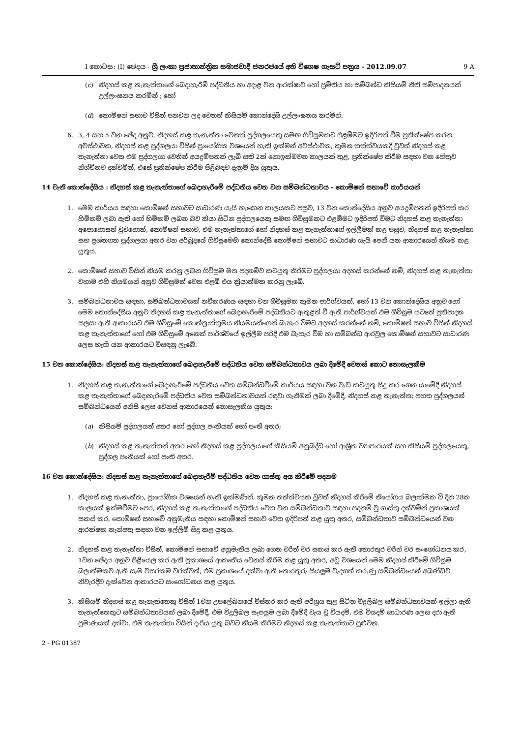I කොටස: (I) ඡෙදය - ශ්‍රී ලංකා ප්‍රජාතාන්ත්‍රික සමාජවාදී ජනරජයේ අති විශෙෂ ගැසට් පත්‍රය - 2012.09.07 9 A
(c) නිදහස් කළ තැනැත්තාගේ බෙදාහැරීම් පද්ධතිය හා අදාළ වන ආරක්ෂාව හෝ ප්‍රමිතිය හා සම්බන්ධ කිසියම් නීති සම්පාදනයක් උල්ලංඝනය කරමින් ; හෝ
(d) කොමිෂන් සභාව විසින් පනවන ලද වෙනත් කිසියම් කොන්දේසි උල්ලංඝනය කරමින්.
6. 3, 4 සහ 5 වන ඡේද අනුව, නිදහස් කළ තැනැත්තා වෙනත් පුද්ගලයෙකු සමඟ ගිවිසුමකට එළඹීමට ඉදිරිපත් වීම ප්‍රතික්ෂේප කරන අවස්ථාවක, නිදහස් කළ පුද්ගලයා විසින් ප්‍රායෝගික වශයෙන් හැකි ඉක්මන් අවස්ථාවක, කුමන තත්ත්වයකදී වුවත් නිදහස් කළ තැනැත්තා වෙත එම පුද්ගලයා වෙතින් අයදුම්පතක් ලැබී සති 2ක් නොඉක්මවන කාලයක් තුළ, ප්‍රතික්ෂේප කිරීම සඳහා වන හේතුව නිශ්චිතව දක්වමින්, එසේ ප්‍රතික්ෂේප කිරීම පිළිබඳව දැනුම් දිය යුතුය.
14 වැනි කොන්දේසිය : නිදහස් කළ තැනැත්තාගේ බෙදාහැරීමේ පද්ධතිය වෙත වන සම්බන්ධතාවය - කොමිෂන් සභාවේ කාර්යයන්
1. මෙම කාර්යය සඳහා කොමිෂන් සභාවට සාධාරණ යැයි හැඟෙන කාලයකට පසුව, 13 වන කොන්දේසිය අනුව අයදුම්පතක් ඉදිරිපත් කර හිමිකම් ලබා ඇති හෝ හිමිකම් ලබන බව කියා සිටින පුද්ගලයෙකු සමඟ ගිවිසුමකට එළඹීමට ඉදිරිපත් වීමට නිදහස් කළ තැනැත්තා අපොහොසත් වුවහොත්, කොමිෂන් සභාව, එම තැනැත්තාගේ හෝ නිදහස් කළ තැනැත්තාගේ ඉල්ලීමක් කළ පසුව, නිදහස් කළ තැනැත්තා සහ ප්‍රශ්නගත පුද්ගලයා අතර වන අර්බුදයේ ගිවිසුමෙහි කොන්දේසි කොමිෂන් සභාවට සාධාරණ යැයි පෙනී යන ආකාරයෙන් නියම කළ යුතුය.
2. කොමිෂන් සභාව විසින් නියම කරනු ලබන ගිවිසුම මත පදනම්ව කටයුතු කිරීමට පුද්ගලයා අදහස් කරන්නේ නම්, නිදහස් කළ තැනැත්තා වහාම එහි නියමයන් අනුව ගිවිසුමක් වෙත එළඹී එය ක්‍රියාත්මක කරනු ලැබේ.
3. සම්බන්ධතාවය සඳහා, සම්බන්ධතාවයක් නවීකරණය සඳහා වන ගිවිසුමක කුමන පාර්ශ්වයක්, හෝ 13 වන කොන්දේසිය අනුව හෝ මෙම කොන්දේසිය අනුව නිදහස් කළ තැනැත්තාගේ බෙදාහැරීමේ පද්ධතියට ඇතුළත් වී ඇති පාර්ශ්වයක් එම ගිවිසුම යටතේ ප්‍රතිපාදන සලසා ඇති ආකාරයට එම ගිවිසුමේ කොන්ත්‍රාත්තුමය නියමයන්ගෙන් බැහැර වීමට අදහස් කරන්නේ නම්, කොමිෂන් සභාව විසින් නිදහස් කළ තැනැත්තාගේ හෝ එම ගිවිසුමේ අනෙක් පාර්ශ්වයේ ඉල්ලීම පරිදි එම බැහැර වීම හා සම්බන්ධ ආරවුල කොමිෂන් සභාවට සාධාරණ ලෙස හැඟී යන ආකාරයට විසඳනු ලැබේ.
15 වන කොන්දේසිය: නිදහස් කළ තැනැත්තාගේ බෙදාහැරීමේ පද්ධතිය වෙත සම්බන්ධතාවය ලබා දීමේදී වෙනස් කොට නොසැලකීම
1. නිදහස් කළ තැනැත්තාගේ බෙදාහැරීමේ පද්ධතිය වෙත සම්බන්ධවීමේ කාර්යය සඳහා වන වැඩ කටයුතු සිදු කර ගෙන යාමේදී නිදහස් කළ තැනැත්තාගේ බෙදාහැරීමේ පද්ධතිය වෙත සම්බන්ධතාවයක් රඳවා ගැනීමක් ලබා දීමේදී, නිදහස් කළ තැනැත්තා පහත පුද්ගලයන් සම්බන්ධයෙන් අනිසි ලෙස වෙනස් ආකාරයෙන් නොසැලකිය යුතුය:
(a) කිසියම් පුද්ගලයන් අතර හෝ පුද්ගල පංතියක් හෝ පංති අතර;
(b) නිදහස් කළ තැනැත්තන් අතර හෝ නිදහස් කළ පුද්ගලයාගේ කිසියම් අනුබද්ධ හෝ ආශ්‍රිත ව්‍යාපාරයක් සහ කිසියම් පුද්ගලයෙකු, පුද්ගල පංතියක් හෝ පංති අතර.
16 වන කොන්දේසිය: නිදහස් කළ තැනැත්තාගේ බෙදාහැරීම් පද්ධතිය වෙත ගාස්තු අය කිරීමේ පදනම
1. නිදහස් කළ තැනැත්තා, ප්‍රායෝගික වශයෙන් හැකි ඉක්මණින්, කුමන තත්ත්වයක වුවත් නිදහස් කිරීමේ නියෝගය බලාත්මක වී දින 28ක කාලයක් ඉක්මවීමට පෙර, නිදහස් කළ තැනැත්තාගේ පද්ධතිය වෙත වන සම්බන්ධතාව සඳහා පදනම් වූ ගාස්තු දක්වමින් ප්‍රකාශයක් සකස් කර, කොමිෂන් සභාවේ අනුමැතිය සඳහා කොමිෂන් සභාව වෙත ඉදිරිපත් කළ යුතු අතර, සම්බන්ධතාව සම්බන්ධයෙන් වන ආරක්ෂක තැන්පතු සඳහා වන ඉල්ලීම් සිදු කළ යුතුය.
2. නිදහස් කළ තැනැත්තා විසින්, කොමිෂන් සභාවේ අනුමැතිය ලබා ගෙන වරින් වර සකස් කර ඇති තොරතුර වරින් වර සංශෝධනය කර, 1වන ඡේදය අනුව පිළියෙල කර ඇති ප්‍රකාශයේ ආකෘතිය වෙනස් කිරීම කළ යුතු අතර, අඩු වශයෙන් මෙම නිදහස් කිරීමේ ගිවිසුම බලාත්මකව ඇති සෑම වසරකම වරක්වත්, එම ප්‍රකාශයේ දක්වා ඇති තොරතුරු සියලුම වැදගත් කරුණු සම්බන්ධයෙන් අඛණ්ඩව නිවැරදිව දැක්වෙන ආකාරයට සංශෝධනය කළ යුතුය.
3. කිසියම් නිදහස් කළ තැනැත්තෙකු විසින් 1වන උපලේඛනයේ විස්තර කර ඇති පරිශ්‍රය තුළ සිටින විදුලිබල සම්බන්ධතාවයක් ඉල්ලා ඇති තැනැත්තෙකුට සම්බන්ධතාවයක් ලබා දීමේදී, එම විදුලිබල සැපයුම ලබා දීමේදී වැය වූ වියදම්, එම වියදම් සාධාරණ ලෙස දරා ඇති ප්‍රමාණයක් දක්වා, එම තැනැත්තා විසින් දැරිය යුතු බවට නියම කිරීමට නිදහස් කළ තැනැත්තාට පුළුවන.
2 - PG 01387